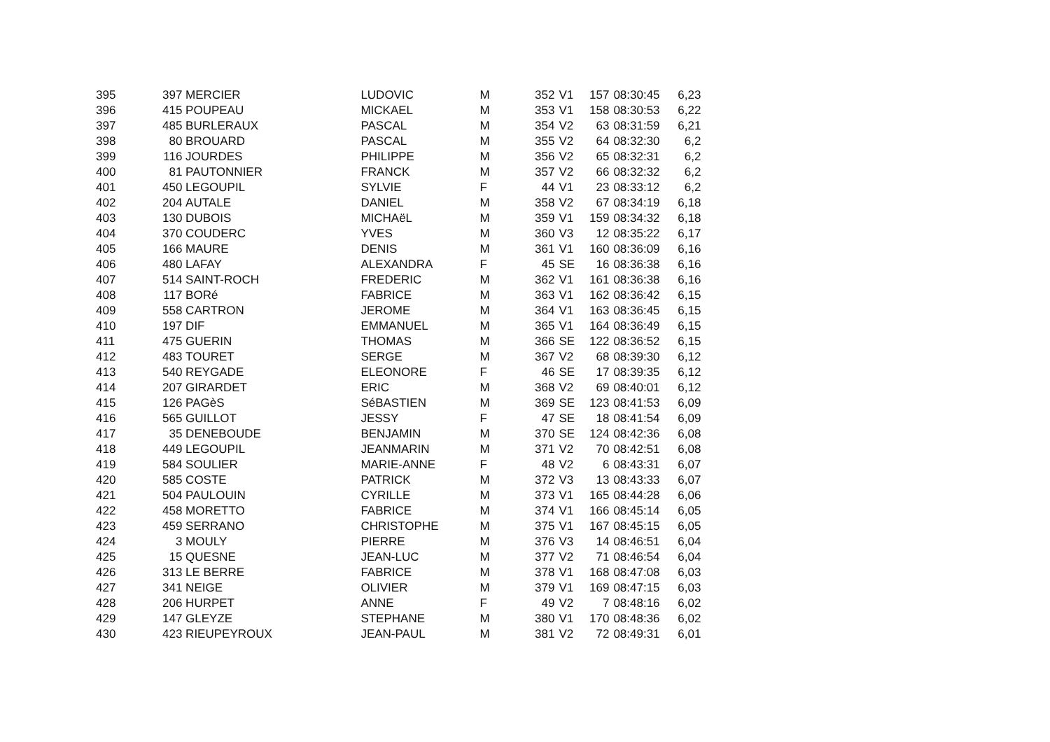| 395 | 397 | MERCIER | LUDOVIC | M | 352 | V1 | 157 | 08:30:45 | 6,23 |
| 396 | 415 | POUPEAU | MICKAEL | M | 353 | V1 | 158 | 08:30:53 | 6,22 |
| 397 | 485 | BURLERAUX | PASCAL | M | 354 | V2 | 63 | 08:31:59 | 6,21 |
| 398 | 80 | BROUARD | PASCAL | M | 355 | V2 | 64 | 08:32:30 | 6,2 |
| 399 | 116 | JOURDES | PHILIPPE | M | 356 | V2 | 65 | 08:32:31 | 6,2 |
| 400 | 81 | PAUTONNIER | FRANCK | M | 357 | V2 | 66 | 08:32:32 | 6,2 |
| 401 | 450 | LEGOUPIL | SYLVIE | F | 44 | V1 | 23 | 08:33:12 | 6,2 |
| 402 | 204 | AUTALE | DANIEL | M | 358 | V2 | 67 | 08:34:19 | 6,18 |
| 403 | 130 | DUBOIS | MICHAëL | M | 359 | V1 | 159 | 08:34:32 | 6,18 |
| 404 | 370 | COUDERC | YVES | M | 360 | V3 | 12 | 08:35:22 | 6,17 |
| 405 | 166 | MAURE | DENIS | M | 361 | V1 | 160 | 08:36:09 | 6,16 |
| 406 | 480 | LAFAY | ALEXANDRA | F | 45 | SE | 16 | 08:36:38 | 6,16 |
| 407 | 514 | SAINT-ROCH | FREDERIC | M | 362 | V1 | 161 | 08:36:38 | 6,16 |
| 408 | 117 | BORé | FABRICE | M | 363 | V1 | 162 | 08:36:42 | 6,15 |
| 409 | 558 | CARTRON | JEROME | M | 364 | V1 | 163 | 08:36:45 | 6,15 |
| 410 | 197 | DIF | EMMANUEL | M | 365 | V1 | 164 | 08:36:49 | 6,15 |
| 411 | 475 | GUERIN | THOMAS | M | 366 | SE | 122 | 08:36:52 | 6,15 |
| 412 | 483 | TOURET | SERGE | M | 367 | V2 | 68 | 08:39:30 | 6,12 |
| 413 | 540 | REYGADE | ELEONORE | F | 46 | SE | 17 | 08:39:35 | 6,12 |
| 414 | 207 | GIRARDET | ERIC | M | 368 | V2 | 69 | 08:40:01 | 6,12 |
| 415 | 126 | PAGèS | SéBASTIEN | M | 369 | SE | 123 | 08:41:53 | 6,09 |
| 416 | 565 | GUILLOT | JESSY | F | 47 | SE | 18 | 08:41:54 | 6,09 |
| 417 | 35 | DENEBOUDE | BENJAMIN | M | 370 | SE | 124 | 08:42:36 | 6,08 |
| 418 | 449 | LEGOUPIL | JEANMARIN | M | 371 | V2 | 70 | 08:42:51 | 6,08 |
| 419 | 584 | SOULIER | MARIE-ANNE | F | 48 | V2 | 6 | 08:43:31 | 6,07 |
| 420 | 585 | COSTE | PATRICK | M | 372 | V3 | 13 | 08:43:33 | 6,07 |
| 421 | 504 | PAULOUIN | CYRILLE | M | 373 | V1 | 165 | 08:44:28 | 6,06 |
| 422 | 458 | MORETTO | FABRICE | M | 374 | V1 | 166 | 08:45:14 | 6,05 |
| 423 | 459 | SERRANO | CHRISTOPHE | M | 375 | V1 | 167 | 08:45:15 | 6,05 |
| 424 | 3 | MOULY | PIERRE | M | 376 | V3 | 14 | 08:46:51 | 6,04 |
| 425 | 15 | QUESNE | JEAN-LUC | M | 377 | V2 | 71 | 08:46:54 | 6,04 |
| 426 | 313 | LE BERRE | FABRICE | M | 378 | V1 | 168 | 08:47:08 | 6,03 |
| 427 | 341 | NEIGE | OLIVIER | M | 379 | V1 | 169 | 08:47:15 | 6,03 |
| 428 | 206 | HURPET | ANNE | F | 49 | V2 | 7 | 08:48:16 | 6,02 |
| 429 | 147 | GLEYZE | STEPHANE | M | 380 | V1 | 170 | 08:48:36 | 6,02 |
| 430 | 423 | RIEUPEYROUX | JEAN-PAUL | M | 381 | V2 | 72 | 08:49:31 | 6,01 |